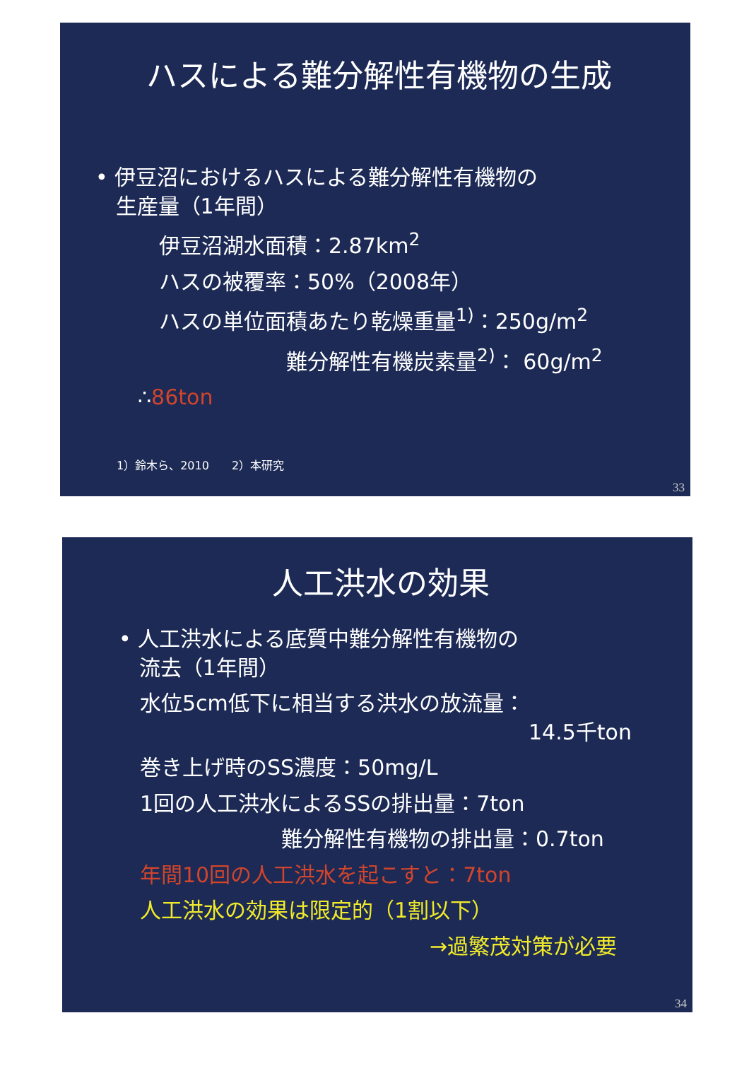ハスによる難分解性有機物の生成
• 伊豆沼におけるハスによる難分解性有機物の
生産量（1年間）
伊豆沼湖水面積：2.87km<sup>2</sup>
ハスの被覆率：50%（2008年）
ハスの単位面積あたり乾燥重量<sup>1)</sup>：250g/m<sup>2</sup>
難分解性有機炭素量<sup>2)</sup>： 60g/m<sup>2</sup>
∴86ton
1）鈴木ら、2010　　2）本研究
33
人工洪水の効果
• 人工洪水による底質中難分解性有機物の
流去（1年間）
水位5cm低下に相当する洪水の放流量：
14.5千ton
巻き上げ時のSS濃度：50mg/L
1回の人工洪水によるSSの排出量：7ton
難分解性有機物の排出量：0.7ton
年間10回の人工洪水を起こすと：7ton
人工洪水の効果は限定的（1割以下）
→過繁茂対策が必要
34